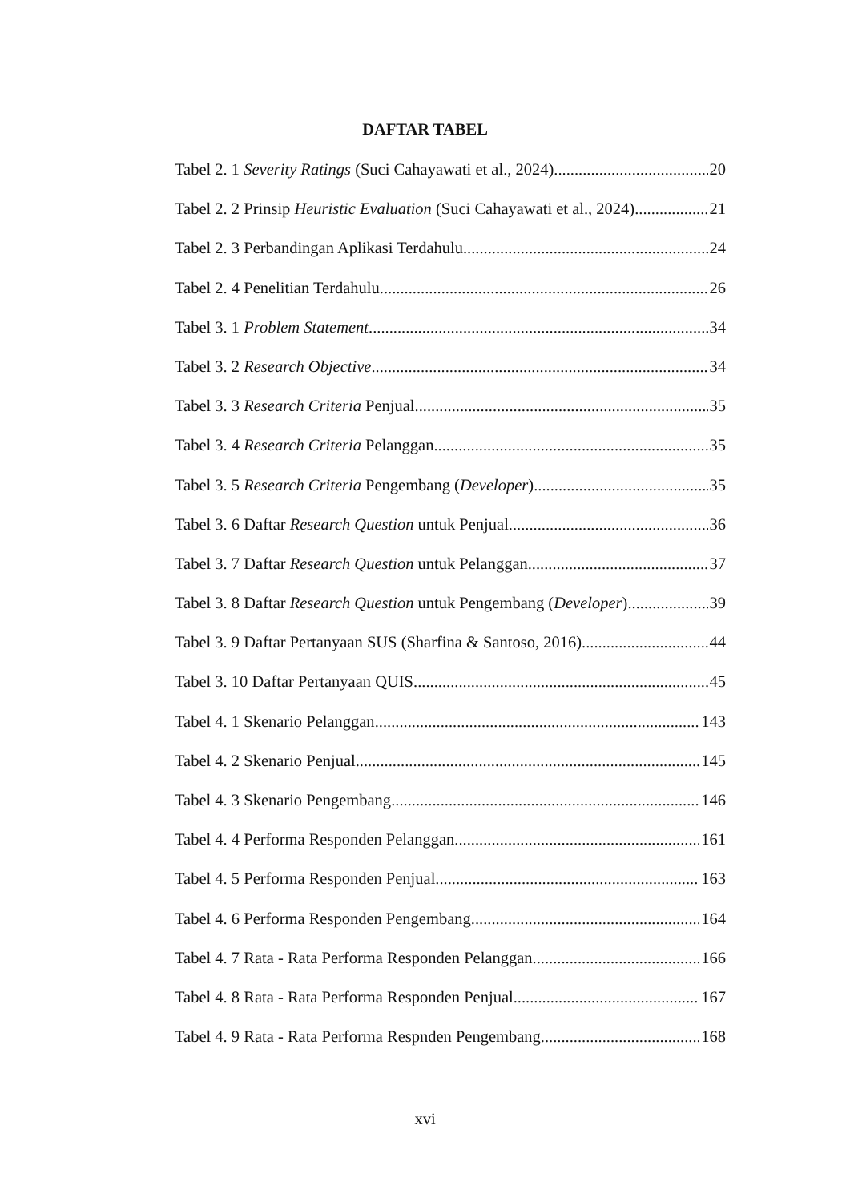DAFTAR TABEL
Tabel 2. 1 Severity Ratings (Suci Cahayawati et al., 2024) 20
Tabel 2. 2 Prinsip Heuristic Evaluation (Suci Cahayawati et al., 2024) 21
Tabel 2. 3 Perbandingan Aplikasi Terdahulu 24
Tabel 2. 4 Penelitian Terdahulu 26
Tabel 3. 1 Problem Statement 34
Tabel 3. 2 Research Objective 34
Tabel 3. 3 Research Criteria Penjual 35
Tabel 3. 4 Research Criteria Pelanggan 35
Tabel 3. 5 Research Criteria Pengembang (Developer) 35
Tabel 3. 6 Daftar Research Question untuk Penjual 36
Tabel 3. 7 Daftar Research Question untuk Pelanggan 37
Tabel 3. 8 Daftar Research Question untuk Pengembang (Developer) 39
Tabel 3. 9 Daftar Pertanyaan SUS (Sharfina & Santoso, 2016) 44
Tabel 3. 10 Daftar Pertanyaan QUIS 45
Tabel 4. 1 Skenario Pelanggan 143
Tabel 4. 2 Skenario Penjual 145
Tabel 4. 3 Skenario Pengembang 146
Tabel 4. 4 Performa Responden Pelanggan 161
Tabel 4. 5 Performa Responden Penjual 163
Tabel 4. 6 Performa Responden Pengembang 164
Tabel 4. 7 Rata - Rata Performa Responden Pelanggan 166
Tabel 4. 8 Rata - Rata Performa Responden Penjual 167
Tabel 4. 9 Rata - Rata Performa Respnden Pengembang 168
xvi